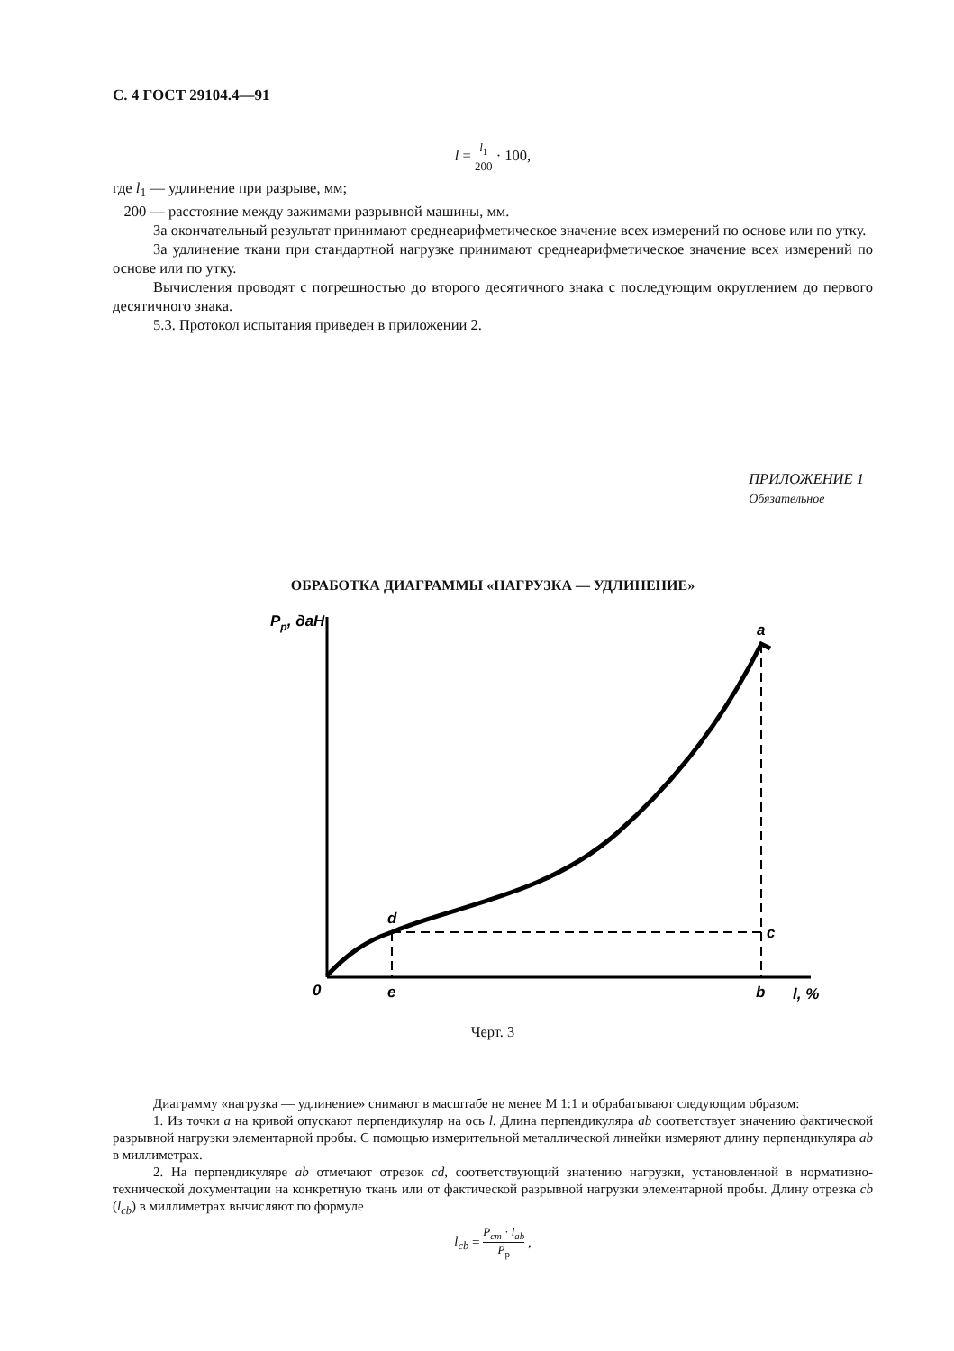С. 4 ГОСТ 29104.4—91
l = l<sub>1</sub> 200 · 100,
где l<sub>1</sub> — удлинение при разрыве, мм;
200 — расстояние между зажимами разрывной машины, мм.
За окончательный результат принимают среднеарифметическое значение всех измерений по основе или по утку.
За удлинение ткани при стандартной нагрузке принимают среднеарифметическое значение всех измерений по основе или по утку.
Вычисления проводят с погрешностью до второго десятичного знака с последующим округлением до первого десятичного знака.
5.3. Протокол испытания приведен в приложении 2.
ПРИЛОЖЕНИЕ 1
Обязательное
ОБРАБОТКА ДИАГРАММЫ «НАГРУЗКА — УДЛИНЕНИЕ»
Pp, даН
a
d
c
0
e
b
l, %
Черт. 3
Диаграмму «нагрузка — удлинение» снимают в масштабе не менее М 1:1 и обрабатывают следующим образом:
1. Из точки a на кривой опускают перпендикуляр на ось l. Длина перпендикуляра ab соответствует значению фактической разрывной нагрузки элементарной пробы. С помощью измерительной металлической линейки измеряют длину перпендикуляра ab в миллиметрах.
2. На перпендикуляре ab отмечают отрезок cd, соответствующий значению нагрузки, установленной в нормативно-технической документации на конкретную ткань или от фактической разрывной нагрузки элементарной пробы. Длину отрезка cb (l<sub>cb</sub>) в миллиметрах вычисляют по формуле
l<sub>cb</sub> = P<sub>cm</sub> · l<sub>ab</sub> P<sub>p</sub> ,